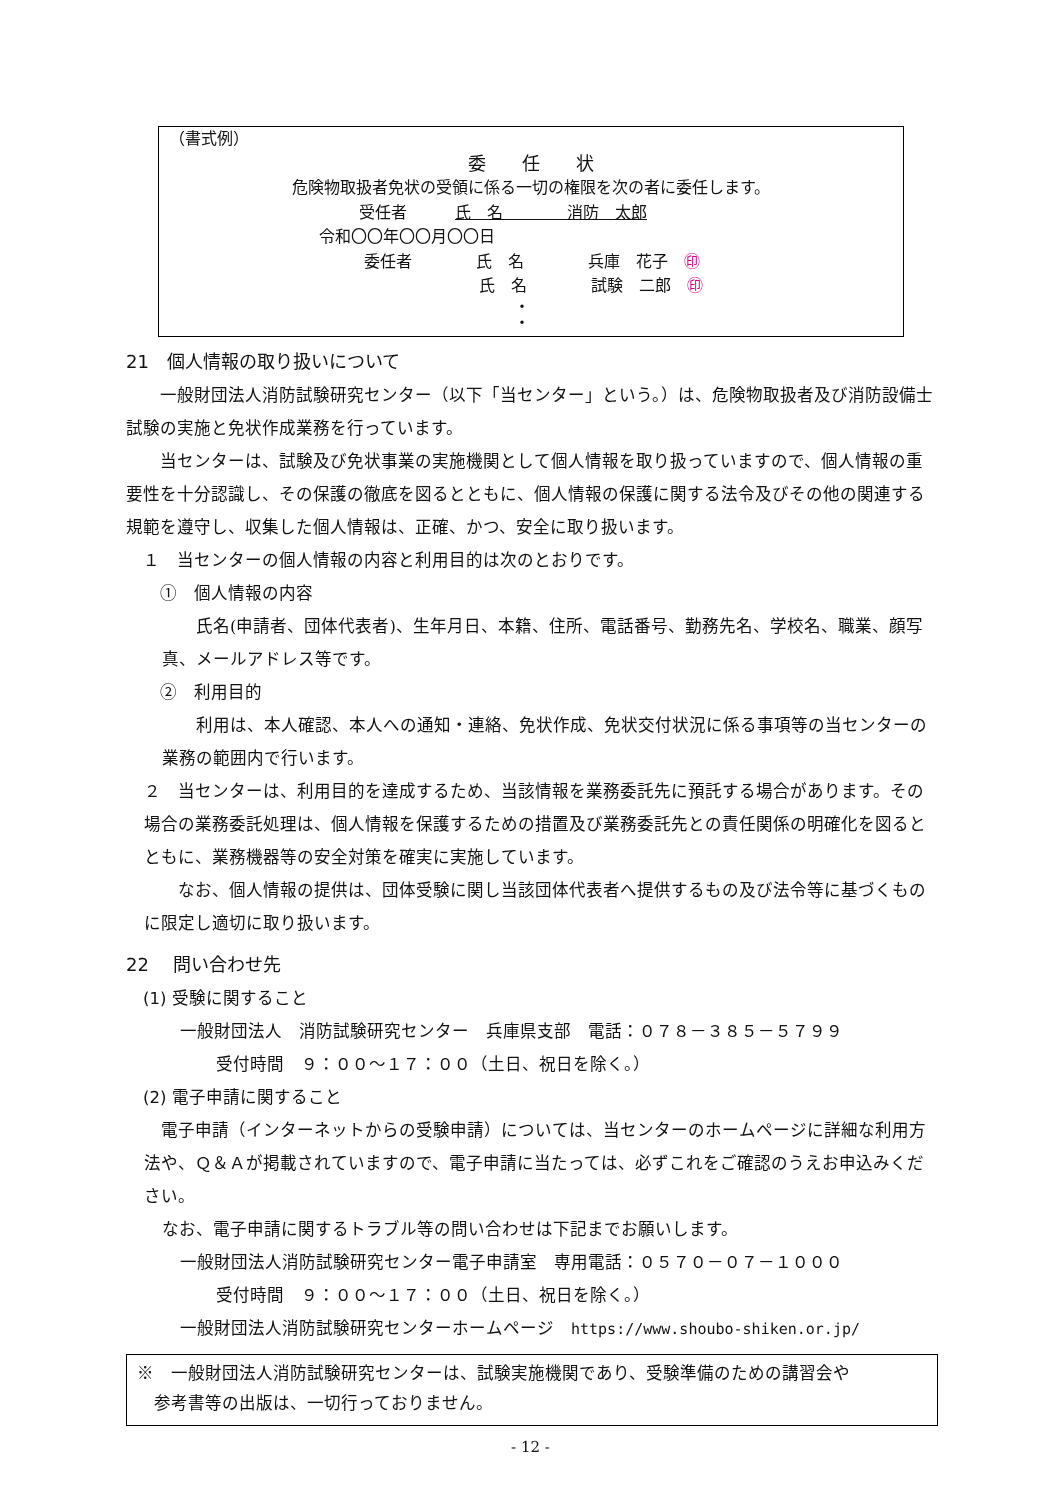（書式例）
委　　任　　状
危険物取扱者免状の受領に係る一切の権限を次の者に委任します。
受任者　　　氏　名　　　　消防　太郎
令和〇〇年〇〇月〇〇日
委任者　　　　氏　名　　　　兵庫　花子　㊞
氏　名　　　　試験　二郎　㊞
・
・
21　個人情報の取り扱いについて
　　一般財団法人消防試験研究センター（以下「当センター」という。）は、危険物取扱者及び消防設備士試験の実施と免状作成業務を行っています。
　　当センターは、試験及び免状事業の実施機関として個人情報を取り扱っていますので、個人情報の重要性を十分認識し、その保護の徹底を図るとともに、個人情報の保護に関する法令及びその他の関連する規範を遵守し、収集した個人情報は、正確、かつ、安全に取り扱います。
　１　当センターの個人情報の内容と利用目的は次のとおりです。
　　①　個人情報の内容
　　氏名(申請者、団体代表者)、生年月日、本籍、住所、電話番号、勤務先名、学校名、職業、顔写真、メールアドレス等です。
　　②　利用目的
　　利用は、本人確認、本人への通知・連絡、免状作成、免状交付状況に係る事項等の当センターの業務の範囲内で行います。
２　当センターは、利用目的を達成するため、当該情報を業務委託先に預託する場合があります。その場合の業務委託処理は、個人情報を保護するための措置及び業務委託先との責任関係の明確化を図るとともに、業務機器等の安全対策を確実に実施しています。
　　なお、個人情報の提供は、団体受験に関し当該団体代表者へ提供するもの及び法令等に基づくものに限定し適切に取り扱います。
22　 問い合わせ先
　(1) 受験に関すること
一般財団法人　消防試験研究センター　兵庫県支部　電話：０７８－３８５－５７９９
受付時間　９：００～１７：００（土日、祝日を除く。）
　(2) 電子申請に関すること
　電子申請（インターネットからの受験申請）については、当センターのホームページに詳細な利用方法や、Ｑ＆Ａが掲載されていますので、電子申請に当たっては、必ずこれをご確認のうえお申込みください。
なお、電子申請に関するトラブル等の問い合わせは下記までお願いします。
一般財団法人消防試験研究センター電子申請室　専用電話：０５７０－０７－１０００
受付時間　９：００～１７：００（土日、祝日を除く。）
一般財団法人消防試験研究センターホームページ　https://www.shoubo-shiken.or.jp/
※　一般財団法人消防試験研究センターは、試験実施機関であり、受験準備のための講習会や
　参考書等の出版は、一切行っておりません。
- 12 -